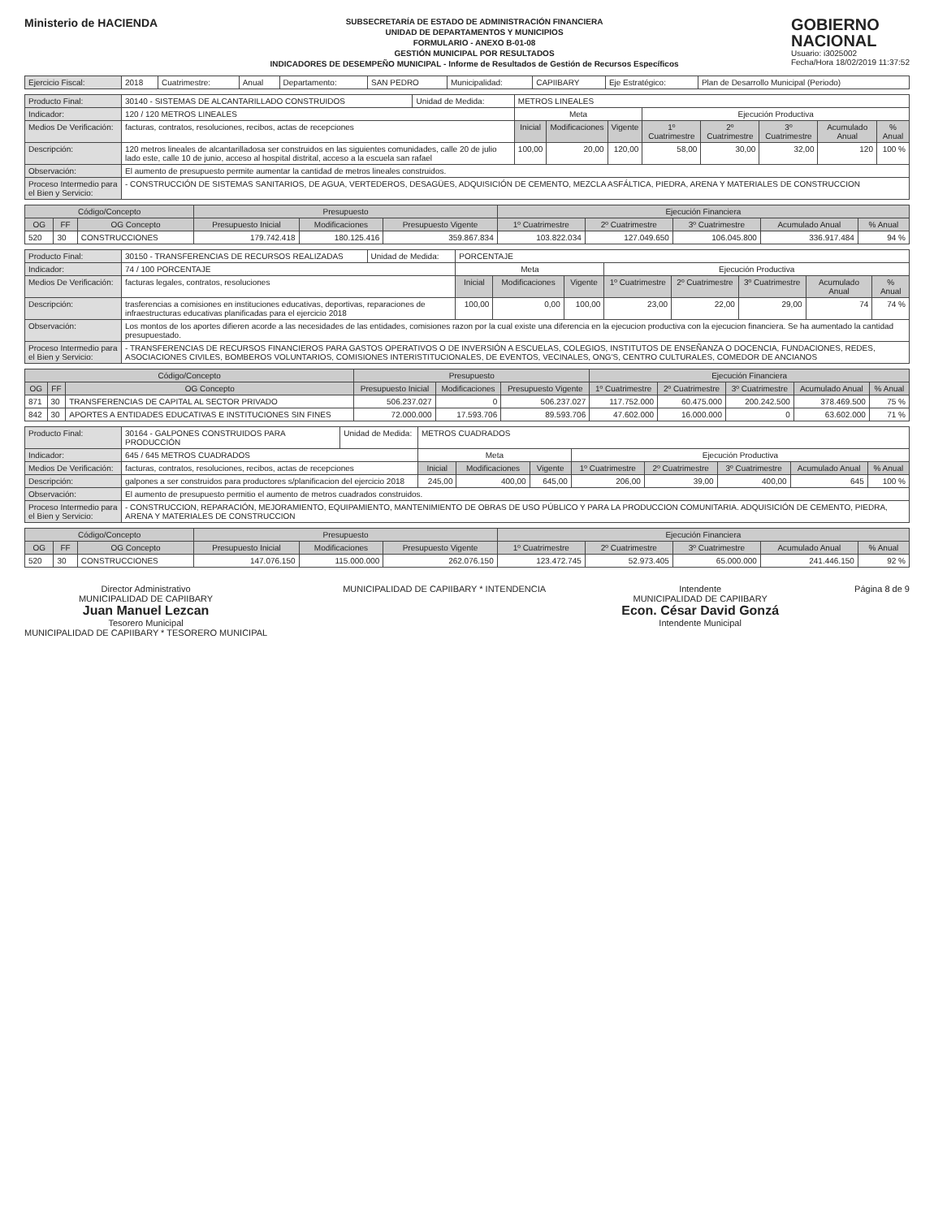Ministerio de HACIENDA
SUBSECRETARÍA DE ESTADO DE ADMINISTRACIÓN FINANCIERA
UNIDAD DE DEPARTAMENTOS Y MUNICIPIOS
FORMULARIO - ANEXO B-01-08
GESTIÓN MUNICIPAL POR RESULTADOS
INDICADORES DE DESEMPEÑO MUNICIPAL - Informe de Resultados de Gestión de Recursos Específicos
GOBIERNO
NACIONAL
Usuario: i3025002
Fecha/Hora 18/02/2019 11:37:52
| Ejercicio Fiscal: | 2018 | Cuatrimestre: | Anual | Departamento: | SAN PEDRO | Municipalidad: | CAPIIBARY | Eje Estratégico: | Plan de Desarrollo Municipal (Periodo) |
| Producto Final: | 30140 - SISTEMAS DE ALCANTARILLADO CONSTRUIDOS | Unidad de Medida: | METROS LINEALES | | | | | | | | |
| Indicador: | 120 / 120 METROS LINEALES | | | Meta | | | Ejecución Productiva | | | | |
| Medios De Verificación: | facturas, contratos, resoluciones, recibos, actas de recepciones | | | Inicial | Modificaciones | Vigente | 1º Cuatrimestre | 2º Cuatrimestre | 3º Cuatrimestre | Acumulado Anual | % Anual |
| Descripción: | 120 metros lineales de alcantarilladosa ser construidos en las siguientes comunidades, calle 20 de julio lado este, calle 10 de junio, acceso al hospital distrital, acceso a la escuela san rafael | | | 100,00 | 20,00 | 120,00 | 58,00 | 30,00 | 32,00 | 120 | 100 % |
| Observación: | El aumento de presupuesto permite aumentar la cantidad de metros lineales construidos. | | | | | | | | | | |
| Proceso Intermedio para el Bien y Servicio: | - CONSTRUCCIÓN DE SISTEMAS SANITARIOS, DE AGUA, VERTEDEROS, DESAGÜES, ADQUISICIÓN DE CEMENTO, MEZCLA ASFÁLTICA, PIEDRA, ARENA Y MATERIALES DE CONSTRUCCION | | | | | | | | | | |
| Código/Concepto | | | Presupuesto | | | Ejecución Financiera | | | | |
| --- | --- | --- | --- | --- | --- | --- | --- | --- | --- | --- |
| OG | FF | OG Concepto | Presupuesto Inicial | Modificaciones | Presupuesto Vigente | 1º Cuatrimestre | 2º Cuatrimestre | 3º Cuatrimestre | Acumulado Anual | % Anual |
| 520 | 30 | CONSTRUCCIONES | 179.742.418 | 180.125.416 | 359.867.834 | 103.822.034 | 127.049.650 | 106.045.800 | 336.917.484 | 94 % |
| Producto Final: | 30150 - TRANSFERENCIAS DE RECURSOS REALIZADAS | Unidad de Medida: | PORCENTAJE | | | | | | | | |
| Indicador: | 74 / 100 PORCENTAJE | | | Meta | | | Ejecución Productiva | | | | |
| Medios De Verificación: | facturas legales, contratos, resoluciones | | | Inicial | Modificaciones | Vigente | 1º Cuatrimestre | 2º Cuatrimestre | 3º Cuatrimestre | Acumulado Anual | % Anual |
| Descripción: | trasferencias a comisiones en instituciones educativas, deportivas, reparaciones de infraestructuras educativas planificadas para el ejercicio 2018 | | | 100,00 | 0,00 | 100,00 | 23,00 | 22,00 | 29,00 | 74 | 74 % |
| Observación: | Los montos de los aportes difieren acorde a las necesidades de las entidades, comisiones razon por la cual existe una diferencia en la ejecucion productiva con la ejecucion financiera. Se ha aumentado la cantidad presupuestado. | | | | | | | | | | |
| Proceso Intermedio para el Bien y Servicio: | - TRANSFERENCIAS DE RECURSOS FINANCIEROS PARA GASTOS OPERATIVOS O DE INVERSIÓN A ESCUELAS, COLEGIOS, INSTITUTOS DE ENSEÑANZA O DOCENCIA, FUNDACIONES, REDES, ASOCIACIONES CIVILES, BOMBEROS VOLUNTARIOS, COMISIONES INTERISTITUCIONALES, DE EVENTOS, VECINALES, ONG'S, CENTRO CULTURALES, COMEDOR DE ANCIANOS | | | | | | | | | | |
| Código/Concepto | | | Presupuesto | | | Ejecución Financiera | | | | |
| --- | --- | --- | --- | --- | --- | --- | --- | --- | --- | --- |
| OG | FF | OG Concepto | Presupuesto Inicial | Modificaciones | Presupuesto Vigente | 1º Cuatrimestre | 2º Cuatrimestre | 3º Cuatrimestre | Acumulado Anual | % Anual |
| 871 | 30 | TRANSFERENCIAS DE CAPITAL AL SECTOR PRIVADO | 506.237.027 | 0 | 506.237.027 | 117.752.000 | 60.475.000 | 200.242.500 | 378.469.500 | 75 % |
| 842 | 30 | APORTES A ENTIDADES EDUCATIVAS E INSTITUCIONES SIN FINES | 72.000.000 | 17.593.706 | 89.593.706 | 47.602.000 | 16.000.000 | 0 | 63.602.000 | 71 % |
| Producto Final: | 30164 - GALPONES CONSTRUIDOS PARA PRODUCCIÓN | Unidad de Medida: | METROS CUADRADOS | | | | | | | | |
| Indicador: | 645 / 645 METROS CUADRADOS | | | Meta | | | Ejecución Productiva | | | | |
| Medios De Verificación: | facturas, contratos, resoluciones, recibos, actas de recepciones | | | Inicial | Modificaciones | Vigente | 1º Cuatrimestre | 2º Cuatrimestre | 3º Cuatrimestre | Acumulado Anual | % Anual |
| Descripción: | galpones a ser construidos para productores s/planificacion del ejercicio 2018 | | | 245,00 | 400,00 | 645,00 | 206,00 | 39,00 | 400,00 | 645 | 100 % |
| Observación: | El aumento de presupuesto permitio el aumento de metros cuadrados construidos. | | | | | | | | | | |
| Proceso Intermedio para el Bien y Servicio: | - CONSTRUCCION, REPARACIÓN, MEJORAMIENTO, EQUIPAMIENTO, MANTENIMIENTO DE OBRAS DE USO PÚBLICO Y PARA LA PRODUCCION COMUNITARIA. ADQUISICIÓN DE CEMENTO, PIEDRA, ARENA Y MATERIALES DE CONSTRUCCION | | | | | | | | | | |
| Código/Concepto | | | Presupuesto | | | Ejecución Financiera | | | | |
| --- | --- | --- | --- | --- | --- | --- | --- | --- | --- | --- |
| OG | FF | OG Concepto | Presupuesto Inicial | Modificaciones | Presupuesto Vigente | 1º Cuatrimestre | 2º Cuatrimestre | 3º Cuatrimestre | Acumulado Anual | % Anual |
| 520 | 30 | CONSTRUCCIONES | 147.076.150 | 115.000.000 | 262.076.150 | 123.472.745 | 52.973.405 | 65.000.000 | 241.446.150 | 92 % |
Director Administrativo
MUNICIPALIDAD DE CAPIIBARY
Juan Manuel Lezcan
Tesorero Municipal
MUNICIPALIDAD DE CAPIIBARY * TESORERO MUNICIPAL
MUNICIPALIDAD DE CAPIIBARY * INTENDENCIA
Intendente
MUNICIPALIDAD DE CAPIIBARY
Econ. César David Gonzá
Intendente Municipal
Página 8 de 9